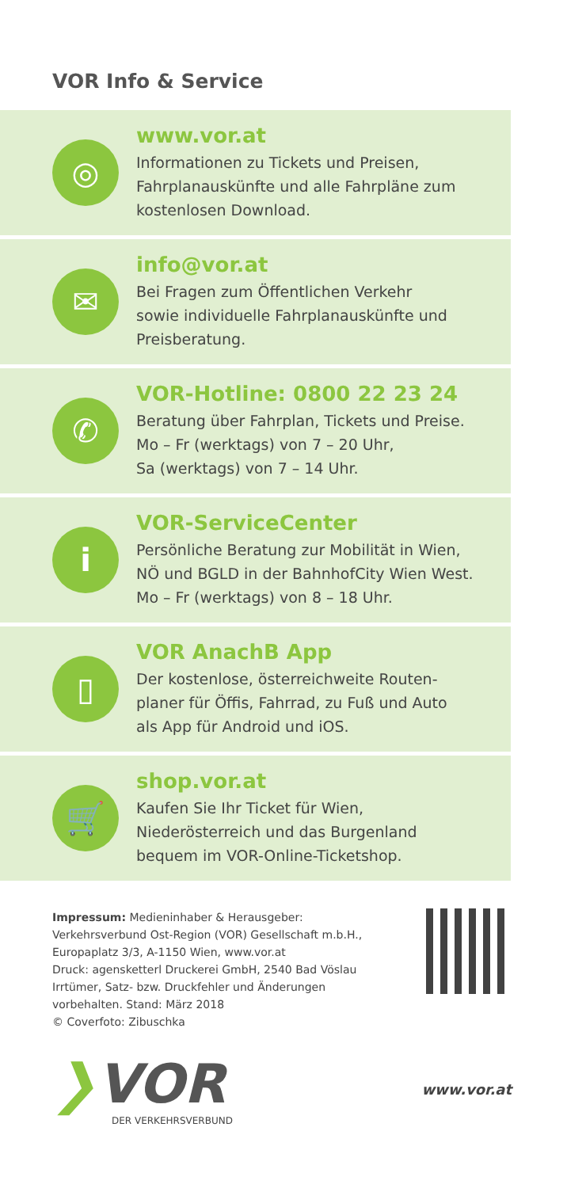VOR Info & Service
◎
www.vor.at
Informationen zu Tickets und Preisen,
Fahrplanauskünfte und alle Fahrpläne zum
kostenlosen Download.
✉
info@vor.at
Bei Fragen zum Öffentlichen Verkehr
sowie individuelle Fahrplanauskünfte und
Preisberatung.
✆
VOR-Hotline: 0800 22 23 24
Beratung über Fahrplan, Tickets und Preise.
Mo – Fr (werktags) von 7 – 20 Uhr,
Sa (werktags) von 7 – 14 Uhr.
i
VOR-ServiceCenter
Persönliche Beratung zur Mobilität in Wien,
NÖ und BGLD in der BahnhofCity Wien West.
Mo – Fr (werktags) von 8 – 18 Uhr.
▯
VOR AnachB App
Der kostenlose, österreichweite Routen-
planer für Öffis, Fahrrad, zu Fuß und Auto
als App für Android und iOS.
🛒
shop.vor.at
Kaufen Sie Ihr Ticket für Wien,
Niederösterreich und das Burgenland
bequem im VOR-Online-Ticketshop.
Impressum: Medieninhaber & Herausgeber:
Verkehrsverbund Ost-Region (VOR) Gesellschaft m.b.H.,
Europaplatz 3/3, A-1150 Wien, www.vor.at
Druck: agensketterl Druckerei GmbH, 2540 Bad Vöslau
Irrtümer, Satz- bzw. Druckfehler und Änderungen
vorbehalten. Stand: März 2018
© Coverfoto: Zibuschka
❯VOR
DER VERKEHRSVERBUND
www.vor.at